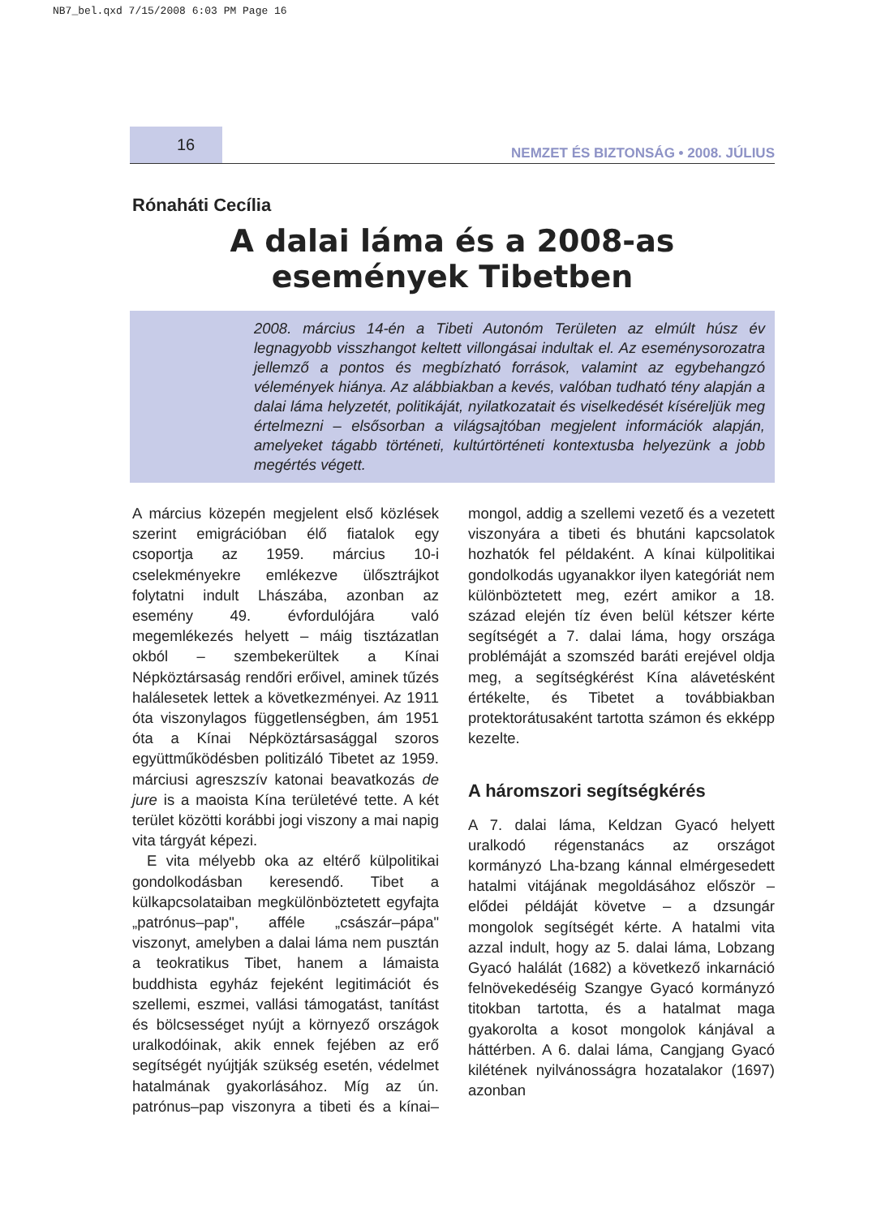NB7_bel.qxd 7/15/2008 6:03 PM Page 16
16
NEMZET ÉS BIZTONSÁG • 2008. JÚLIUS
Rónaháti Cecília
A dalai láma és a 2008-as események Tibetben
2008. március 14-én a Tibeti Autonóm Területen az elmúlt húsz év legnagyobb visszhangot keltett villongásai indultak el. Az eseménysorozatra jellemző a pontos és megbízható források, valamint az egybehangzó vélemények hiánya. Az alábbiakban a kevés, valóban tudható tény alapján a dalai láma helyzetét, politikáját, nyilatkozatait és viselkedését kíséreljük meg értelmezni – elsősorban a világsajtóban megjelent információk alapján, amelyeket tágabb történeti, kultúrtörténeti kontextusba helyezünk a jobb megértés végett.
A március közepén megjelent első közlések szerint emigrációban élő fiatalok egy csoportja az 1959. március 10-i cselekményekre emlékezve ülősztrájkot folytatni indult Lhászába, azonban az esemény 49. évfordulójára való megemlékezés helyett – máig tisztázatlan okból – szembekerültek a Kínai Népköztársaság rendőri erőivel, aminek tűzés halálesetek lettek a következményei. Az 1911 óta viszonylagos függetlenségben, ám 1951 óta a Kínai Népköztársasággal szoros együttműködésben politizáló Tibetet az 1959. márciusi agreszszív katonai beavatkozás de jure is a maoista Kína területévé tette. A két terület közötti korábbi jogi viszony a mai napig vita tárgyát képezi.
E vita mélyebb oka az eltérő külpolitikai gondolkodásban keresendő. Tibet a külkapcsolataiban megkülönböztetett egyfajta „patrónus–pap", afféle „császár–pápa" viszonyt, amelyben a dalai láma nem pusztán a teokratikus Tibet, hanem a lámaista buddhista egyház fejeként legitimációt és szellemi, eszmei, vallási támogatást, tanítást és bölcsességet nyújt a környező országok uralkodóinak, akik ennek fejében az erő segítségét nyújtják szükség esetén, védelmet hatalmának gyakorlásához. Míg az ún. patrónus–pap viszonyra a tibeti és a kínai–mongol, addig a szellemi vezető és a vezetett viszonyára a tibeti és bhutáni kapcsolatok hozhatók fel példaként. A kínai külpolitikai gondolkodás ugyanakkor ilyen kategóriát nem különböztetett meg, ezért amikor a 18. század elején tíz éven belül kétszer kérte segítségét a 7. dalai láma, hogy országa problémáját a szomszéd baráti erejével oldja meg, a segítségkérést Kína alávetésként értékelte, és Tibetet a továbbiakban protektorátusaként tartotta számon és ekképp kezelte.
A háromszori segítségkérés
A 7. dalai láma, Keldzan Gyacó helyett uralkodó régenstanács az országot kormányzó Lha-bzang kánnal elmérgesedett hatalmi vitájának megoldásához először – elődei példáját követve – a dzsungár mongolok segítségét kérte. A hatalmi vita azzal indult, hogy az 5. dalai láma, Lobzang Gyacó halálát (1682) a következő inkarnáció felnövekedéséig Szangye Gyacó kormányzó titokban tartotta, és a hatalmat maga gyakorolta a kosot mongolok kánjával a háttérben. A 6. dalai láma, Cangjang Gyacó kilétének nyilvánosságra hozatalakor (1697) azonban